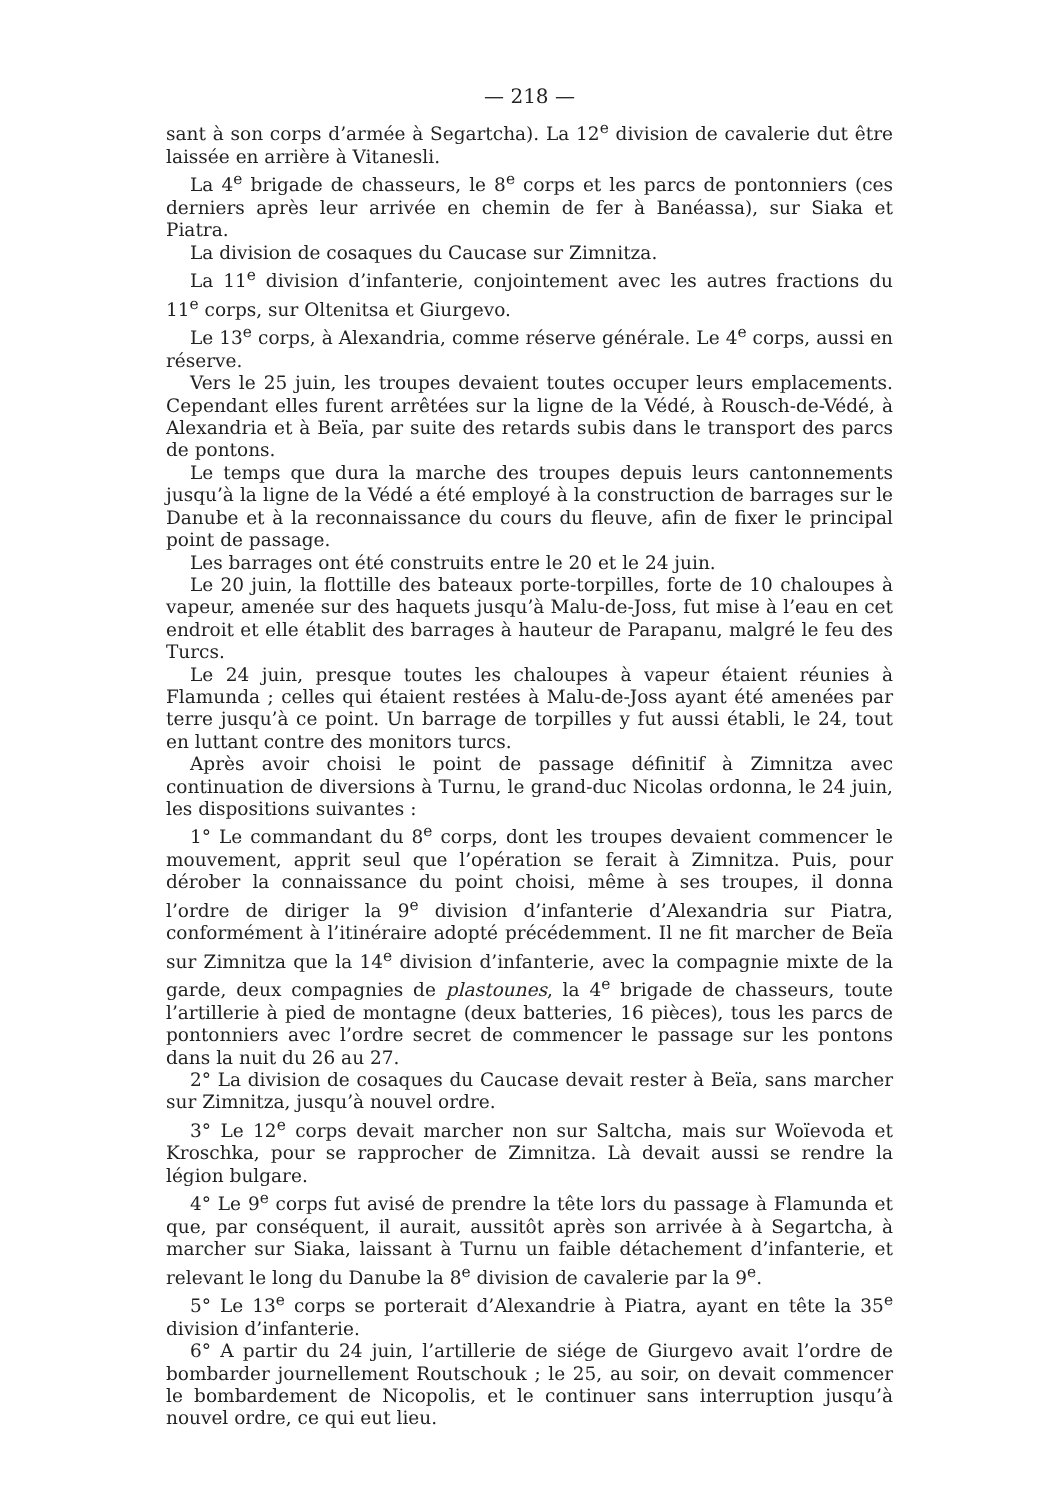— 218 —
sant à son corps d’armée à Segartcha). La 12<sup>e</sup> division de cavalerie dut être laissée en arrière à Vitanesli.
La 4<sup>e</sup> brigade de chasseurs, le 8<sup>e</sup> corps et les parcs de pontonniers (ces derniers après leur arrivée en chemin de fer à Banéassa), sur Siaka et Piatra.
La division de cosaques du Caucase sur Zimnitza.
La 11<sup>e</sup> division d’infanterie, conjointement avec les autres fractions du 11<sup>e</sup> corps, sur Oltenitsa et Giurgevo.
Le 13<sup>e</sup> corps, à Alexandria, comme réserve générale. Le 4<sup>e</sup> corps, aussi en réserve.
Vers le 25 juin, les troupes devaient toutes occuper leurs emplacements. Cependant elles furent arrêtées sur la ligne de la Védé, à Rousch-de-Védé, à Alexandria et à Beïa, par suite des retards subis dans le transport des parcs de pontons.
Le temps que dura la marche des troupes depuis leurs cantonnements jusqu’à la ligne de la Védé a été employé à la construction de barrages sur le Danube et à la reconnaissance du cours du fleuve, afin de fixer le principal point de passage.
Les barrages ont été construits entre le 20 et le 24 juin.
Le 20 juin, la flottille des bateaux porte-torpilles, forte de 10 chaloupes à vapeur, amenée sur des haquets jusqu’à Malu-de-Joss, fut mise à l’eau en cet endroit et elle établit des barrages à hauteur de Parapanu, malgré le feu des Turcs.
Le 24 juin, presque toutes les chaloupes à vapeur étaient réunies à Flamunda ; celles qui étaient restées à Malu-de-Joss ayant été amenées par terre jusqu’à ce point. Un barrage de torpilles y fut aussi établi, le 24, tout en luttant contre des monitors turcs.
Après avoir choisi le point de passage définitif à Zimnitza avec continuation de diversions à Turnu, le grand-duc Nicolas ordonna, le 24 juin, les dispositions suivantes :
1° Le commandant du 8<sup>e</sup> corps, dont les troupes devaient commencer le mouvement, apprit seul que l’opération se ferait à Zimnitza. Puis, pour dérober la connaissance du point choisi, même à ses troupes, il donna l’ordre de diriger la 9<sup>e</sup> division d’infanterie d’Alexandria sur Piatra, conformément à l’itinéraire adopté précédemment. Il ne fit marcher de Beïa sur Zimnitza que la 14<sup>e</sup> division d’infanterie, avec la compagnie mixte de la garde, deux compagnies de plastounes, la 4<sup>e</sup> brigade de chasseurs, toute l’artillerie à pied de montagne (deux batteries, 16 pièces), tous les parcs de pontonniers avec l’ordre secret de commencer le passage sur les pontons dans la nuit du 26 au 27.
2° La division de cosaques du Caucase devait rester à Beïa, sans marcher sur Zimnitza, jusqu’à nouvel ordre.
3° Le 12<sup>e</sup> corps devait marcher non sur Saltcha, mais sur Woïevoda et Kroschka, pour se rapprocher de Zimnitza. Là devait aussi se rendre la légion bulgare.
4° Le 9<sup>e</sup> corps fut avisé de prendre la tête lors du passage à Flamunda et que, par conséquent, il aurait, aussitôt après son arrivée à à Segartcha, à marcher sur Siaka, laissant à Turnu un faible détachement d’infanterie, et relevant le long du Danube la 8<sup>e</sup> division de cavalerie par la 9<sup>e</sup>.
5° Le 13<sup>e</sup> corps se porterait d’Alexandrie à Piatra, ayant en tête la 35<sup>e</sup> division d’infanterie.
6° A partir du 24 juin, l’artillerie de siége de Giurgevo avait l’ordre de bombarder journellement Routschouk ; le 25, au soir, on devait commencer le bombardement de Nicopolis, et le continuer sans interruption jusqu’à nouvel ordre, ce qui eut lieu.